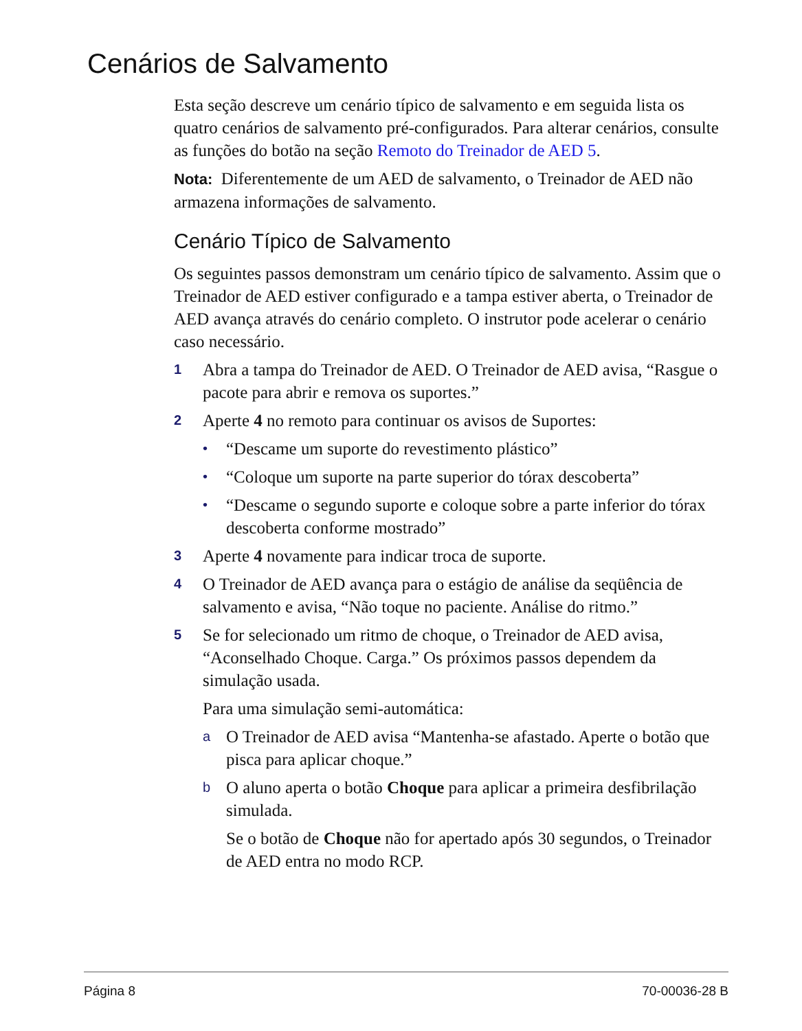Cenários de Salvamento
Esta seção descreve um cenário típico de salvamento e em seguida lista os quatro cenários de salvamento pré-configurados. Para alterar cenários, consulte as funções do botão na seção Remoto do Treinador de AED 5.
Nota: Diferentemente de um AED de salvamento, o Treinador de AED não armazena informações de salvamento.
Cenário Típico de Salvamento
Os seguintes passos demonstram um cenário típico de salvamento. Assim que o Treinador de AED estiver configurado e a tampa estiver aberta, o Treinador de AED avança através do cenário completo. O instrutor pode acelerar o cenário caso necessário.
1 Abra a tampa do Treinador de AED. O Treinador de AED avisa, “Rasgue o pacote para abrir e remova os suportes.”
2 Aperte 4 no remoto para continuar os avisos de Suportes:
• “Descame um suporte do revestimento plástico”
• “Coloque um suporte na parte superior do tórax descoberta”
• “Descame o segundo suporte e coloque sobre a parte inferior do tórax descoberta conforme mostrado”
3 Aperte 4 novamente para indicar troca de suporte.
4 O Treinador de AED avança para o estágio de análise da seqüência de salvamento e avisa, “Não toque no paciente. Análise do ritmo.”
5 Se for selecionado um ritmo de choque, o Treinador de AED avisa, “Aconselhado Choque. Carga.” Os próximos passos dependem da simulação usada.
Para uma simulação semi-automática:
a O Treinador de AED avisa “Mantenha-se afastado. Aperte o botão que pisca para aplicar choque.”
b O aluno aperta o botão Choque para aplicar a primeira desfibrilação simulada.
Se o botão de Choque não for apertado após 30 segundos, o Treinador de AED entra no modo RCP.
Página 8 70-00036-28 B